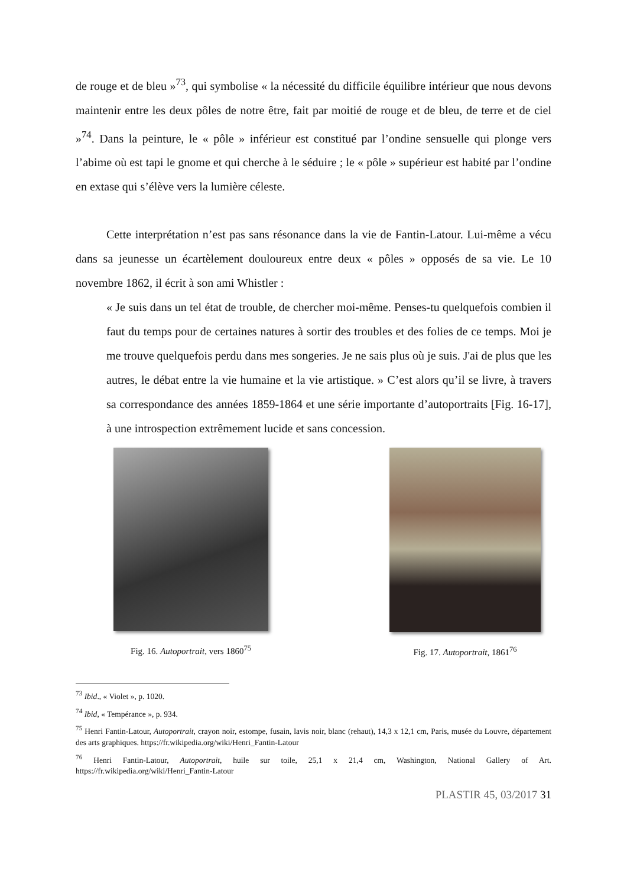de rouge et de bleu »<sup>73</sup>, qui symbolise « la nécessité du difficile équilibre intérieur que nous devons maintenir entre les deux pôles de notre être, fait par moitié de rouge et de bleu, de terre et de ciel »<sup>74</sup>. Dans la peinture, le « pôle » inférieur est constitué par l’ondine sensuelle qui plonge vers l’abime où est tapi le gnome et qui cherche à le séduire ; le « pôle » supérieur est habité par l’ondine en extase qui s’élève vers la lumière céleste.
Cette interprétation n’est pas sans résonance dans la vie de Fantin-Latour. Lui-même a vécu dans sa jeunesse un écartèlement douloureux entre deux « pôles » opposés de sa vie. Le 10 novembre 1862, il écrit à son ami Whistler :
« Je suis dans un tel état de trouble, de chercher moi-même. Penses-tu quelquefois combien il faut du temps pour de certaines natures à sortir des troubles et des folies de ce temps. Moi je me trouve quelquefois perdu dans mes songeries. Je ne sais plus où je suis. J'ai de plus que les autres, le débat entre la vie humaine et la vie artistique. » C’est alors qu’il se livre, à travers sa correspondance des années 1859-1864 et une série importante d’autoportraits [Fig. 16-17], à une introspection extrêmement lucide et sans concession.
Fig. 16. Autoportrait, vers 1860<sup>75</sup>
Fig. 17. Autoportrait, 1861<sup>76</sup>
<sup>73</sup> Ibid., « Violet », p. 1020.
<sup>74</sup> Ibid, « Tempérance », p. 934.
<sup>75</sup> Henri Fantin-Latour, Autoportrait, crayon noir, estompe, fusain, lavis noir, blanc (rehaut), 14,3 x 12,1 cm, Paris, musée du Louvre, département des arts graphiques. https://fr.wikipedia.org/wiki/Henri_Fantin-Latour
<sup>76</sup> Henri Fantin-Latour, Autoportrait, huile sur toile, 25,1 x 21,4 cm, Washington, National Gallery of Art. https://fr.wikipedia.org/wiki/Henri_Fantin-Latour
PLASTIR 45, 03/2017 31